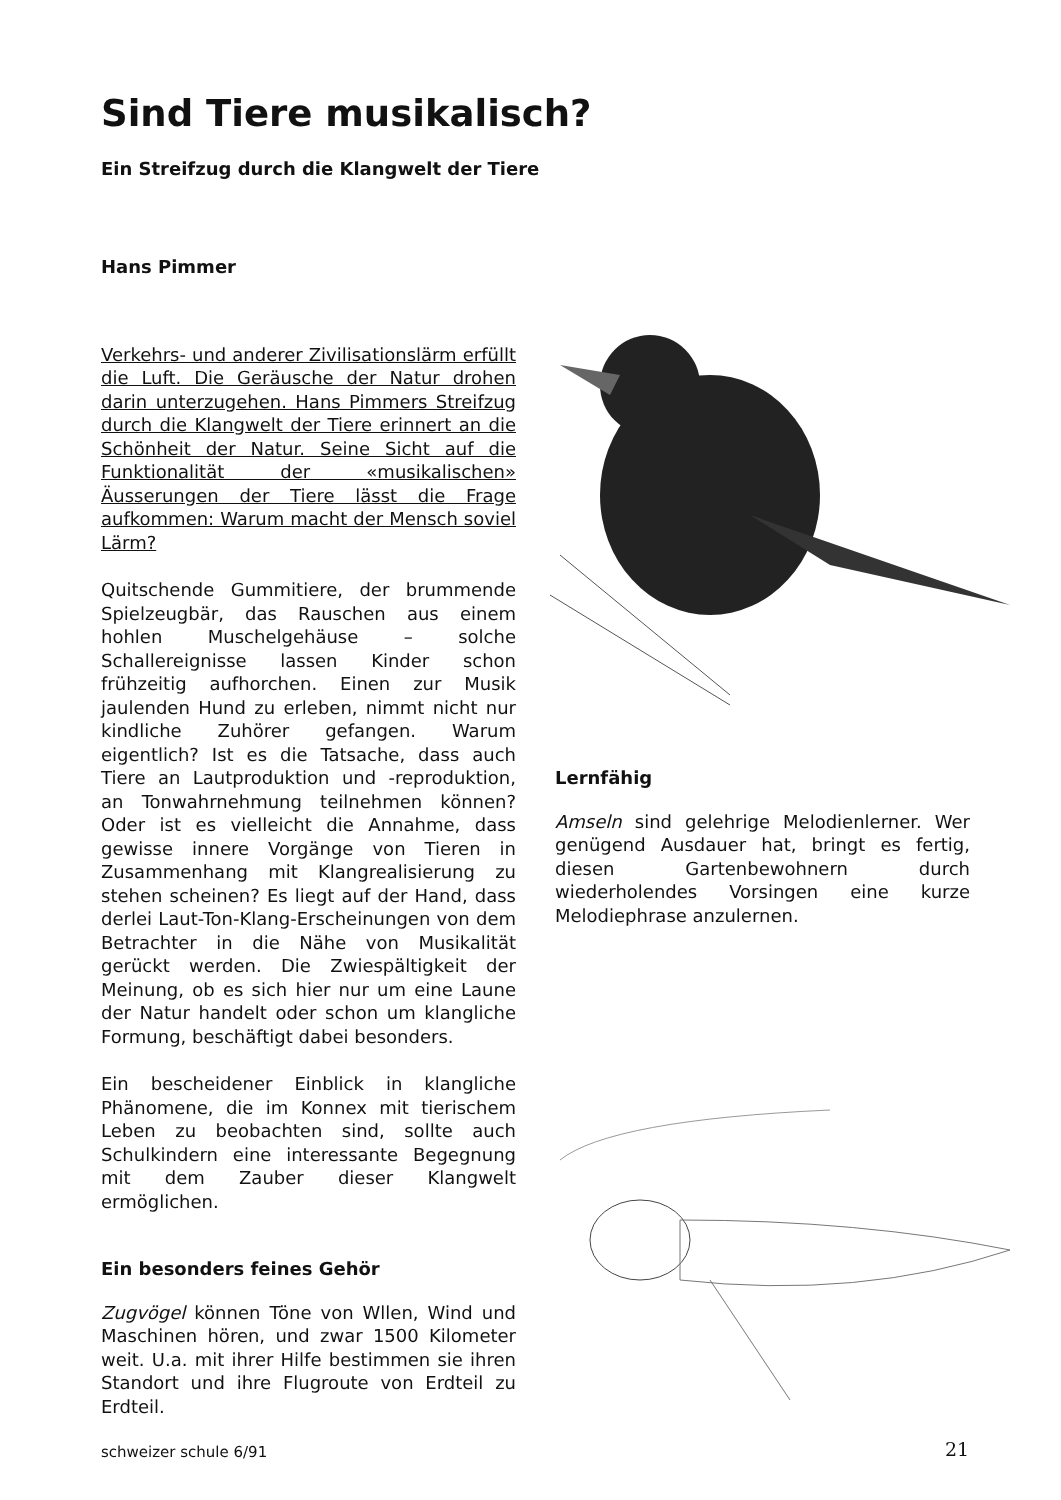Sind Tiere musikalisch?
Ein Streifzug durch die Klangwelt der Tiere
Hans Pimmer
Verkehrs- und anderer Zivilisationslärm erfüllt die Luft. Die Geräusche der Natur drohen darin unterzugehen. Hans Pimmers Streifzug durch die Klangwelt der Tiere erinnert an die Schönheit der Natur. Seine Sicht auf die Funktionalität der «musikalischen» Äusserungen der Tiere lässt die Frage aufkommen: Warum macht der Mensch soviel Lärm?
Quitschende Gummitiere, der brummende Spielzeugbär, das Rauschen aus einem hohlen Muschelgehäuse – solche Schallereignisse lassen Kinder schon frühzeitig aufhorchen. Einen zur Musik jaulenden Hund zu erleben, nimmt nicht nur kindliche Zuhörer gefangen. Warum eigentlich? Ist es die Tatsache, dass auch Tiere an Lautproduktion und -reproduktion, an Tonwahrnehmung teilnehmen können? Oder ist es vielleicht die Annahme, dass gewisse innere Vorgänge von Tieren in Zusammenhang mit Klangrealisierung zu stehen scheinen? Es liegt auf der Hand, dass derlei Laut-Ton-Klang-Erscheinungen von dem Betrachter in die Nähe von Musikalität gerückt werden. Die Zwiespältigkeit der Meinung, ob es sich hier nur um eine Laune der Natur handelt oder schon um klangliche Formung, beschäftigt dabei besonders.
Ein bescheidener Einblick in klangliche Phänomene, die im Konnex mit tierischem Leben zu beobachten sind, sollte auch Schulkindern eine interessante Begegnung mit dem Zauber dieser Klangwelt ermöglichen.
Ein besonders feines Gehör
Zugvögel können Töne von Wllen, Wind und Maschinen hören, und zwar 1500 Kilometer weit. U.a. mit ihrer Hilfe bestimmen sie ihren Standort und ihre Flugroute von Erdteil zu Erdteil.
Lernfähig
Amseln sind gelehrige Melodienlerner. Wer genügend Ausdauer hat, bringt es fertig, diesen Gartenbewohnern durch wiederholendes Vorsingen eine kurze Melodiephrase anzulernen.
schweizer schule 6/91 21